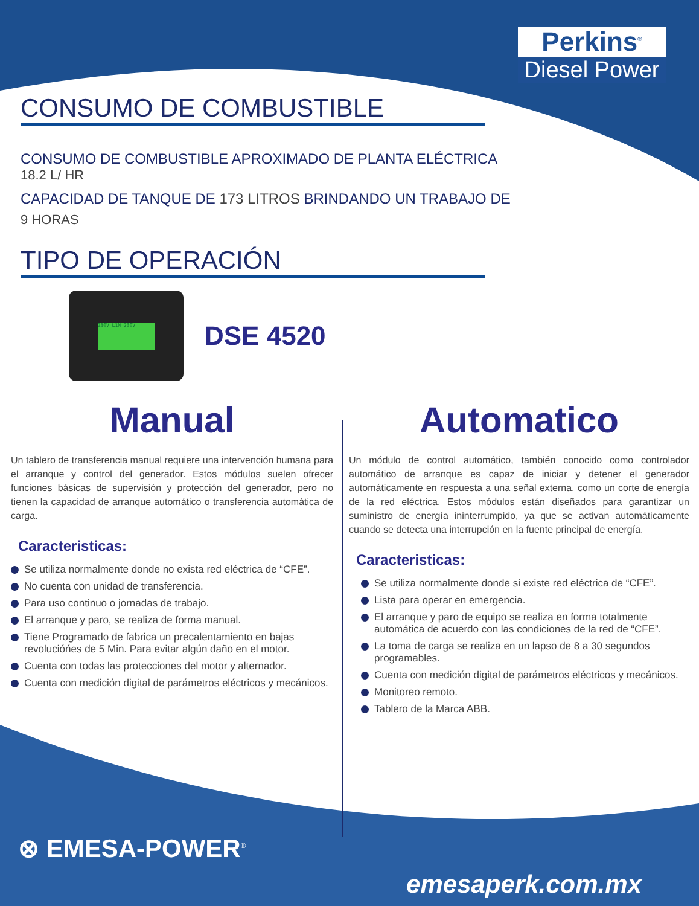Perkins<sup>®</sup>
Diesel Power
CONSUMO DE COMBUSTIBLE
CONSUMO DE COMBUSTIBLE APROXIMADO DE PLANTA ELÉCTRICA
18.2 L/ HR
CAPACIDAD DE TANQUE DE 173 LITROS BRINDANDO UN TRABAJO DE
9 HORAS
TIPO DE OPERACIÓN
230V L1N 230V
DSE 4520
Manual
Un tablero de transferencia manual requiere una intervención humana para el arranque y control del generador. Estos módulos suelen ofrecer funciones básicas de supervisión y protección del generador, pero no tienen la capacidad de arranque automático o transferencia automática de carga.
Caracteristicas:
Se utiliza normalmente donde no exista red eléctrica de “CFE”.
No cuenta con unidad de transferencia.
Para uso continuo o jornadas de trabajo.
El arranque y paro, se realiza de forma manual.
Tiene Programado de fabrica un precalentamiento en bajas revolucióńes de 5 Min. Para evitar algún daño en el motor.
Cuenta con todas las protecciones del motor y alternador.
Cuenta con medición digital de parámetros eléctricos y mecánicos.
Automatico
Un módulo de control automático, también conocido como controlador automático de arranque es capaz de iniciar y detener el generador automáticamente en respuesta a una señal externa, como un corte de energía de la red eléctrica. Estos módulos están diseñados para garantizar un suministro de energía ininterrumpido, ya que se activan automáticamente cuando se detecta una interrupción en la fuente principal de energía.
Caracteristicas:
Se utiliza normalmente donde si existe red eléctrica de “CFE”.
Lista para operar en emergencia.
El arranque y paro de equipo se realiza en forma totalmente automática de acuerdo con las condiciones de la red de “CFE”.
La toma de carga se realiza en un lapso de 8 a 30 segundos programables.
Cuenta con medición digital de parámetros eléctricos y mecánicos.
Monitoreo remoto.
Tablero de la Marca ABB.
⊗ EMESA-POWER<sup>®</sup>
emesaperk.com.mx